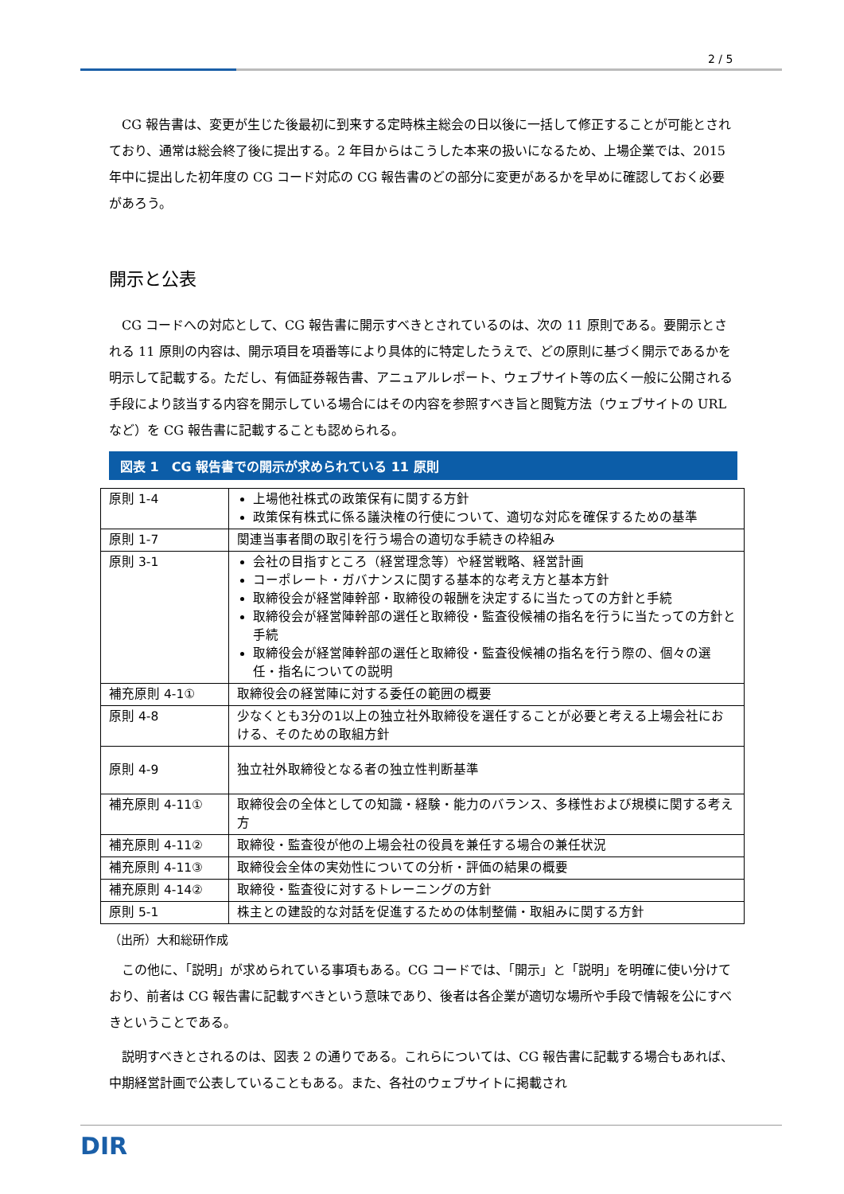2 / 5
CG 報告書は、変更が生じた後最初に到来する定時株主総会の日以後に一括して修正することが可能とされており、通常は総会終了後に提出する。2 年目からはこうした本来の扱いになるため、上場企業では、2015 年中に提出した初年度の CG コード対応の CG 報告書のどの部分に変更があるかを早めに確認しておく必要があろう。
開示と公表
CG コードへの対応として、CG 報告書に開示すべきとされているのは、次の 11 原則である。要開示とされる 11 原則の内容は、開示項目を項番等により具体的に特定したうえで、どの原則に基づく開示であるかを明示して記載する。ただし、有価証券報告書、アニュアルレポート、ウェブサイト等の広く一般に公開される手段により該当する内容を開示している場合にはその内容を参照すべき旨と閲覧方法（ウェブサイトの URL など）を CG 報告書に記載することも認められる。
図表 1　CG 報告書での開示が求められている 11 原則
| 原則 1-4 | 上場他社株式の政策保有に関する方針 政策保有株式に係る議決権の行使について、適切な対応を確保するための基準 |
| 原則 1-7 | 関連当事者間の取引を行う場合の適切な手続きの枠組み |
| 原則 3-1 | 会社の目指すところ（経営理念等）や経営戦略、経営計画 コーポレート・ガバナンスに関する基本的な考え方と基本方針 取締役会が経営陣幹部・取締役の報酬を決定するに当たっての方針と手続 取締役会が経営陣幹部の選任と取締役・監査役候補の指名を行うに当たっての方針と手続 取締役会が経営陣幹部の選任と取締役・監査役候補の指名を行う際の、個々の選任・指名についての説明 |
| 補充原則 4-1① | 取締役会の経営陣に対する委任の範囲の概要 |
| 原則 4-8 | 少なくとも3分の1以上の独立社外取締役を選任することが必要と考える上場会社における、そのための取組方針 |
| 原則 4-9 | 独立社外取締役となる者の独立性判断基準 |
| 補充原則 4-11① | 取締役会の全体としての知識・経験・能力のバランス、多様性および規模に関する考え方 |
| 補充原則 4-11② | 取締役・監査役が他の上場会社の役員を兼任する場合の兼任状況 |
| 補充原則 4-11③ | 取締役会全体の実効性についての分析・評価の結果の概要 |
| 補充原則 4-14② | 取締役・監査役に対するトレーニングの方針 |
| 原則 5-1 | 株主との建設的な対話を促進するための体制整備・取組みに関する方針 |
（出所）大和総研作成
この他に、「説明」が求められている事項もある。CG コードでは、「開示」と「説明」を明確に使い分けており、前者は CG 報告書に記載すべきという意味であり、後者は各企業が適切な場所や手段で情報を公にすべきということである。
説明すべきとされるのは、図表 2 の通りである。これらについては、CG 報告書に記載する場合もあれば、中期経営計画で公表していることもある。また、各社のウェブサイトに掲載され
DIR